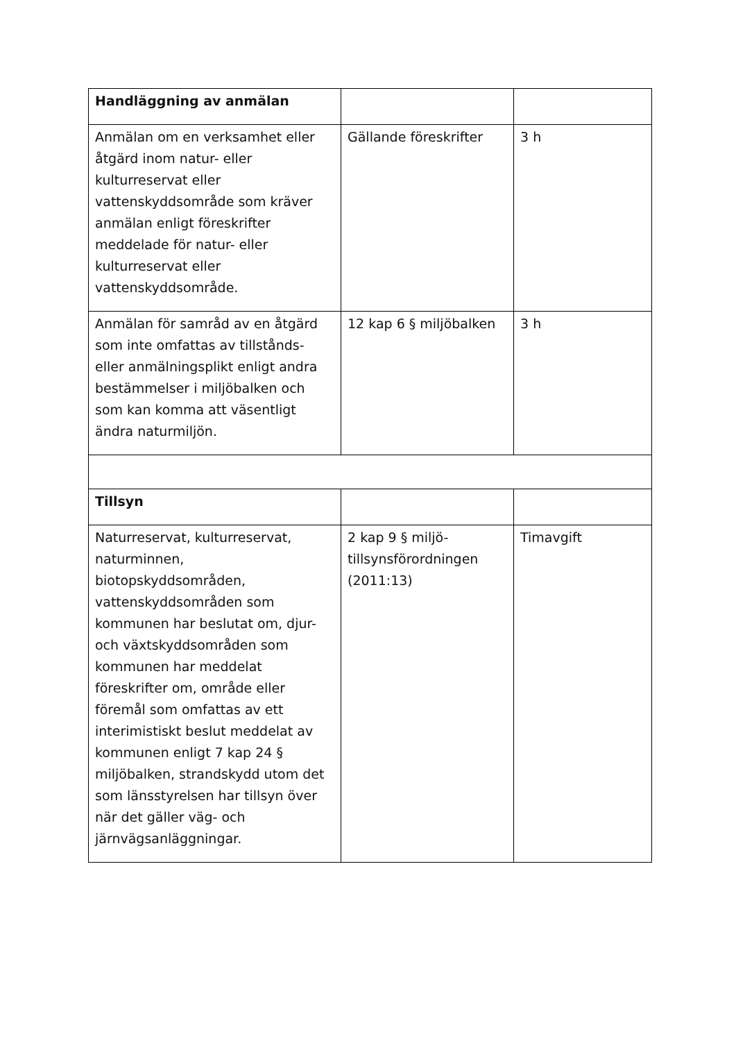| Handläggning av anmälan | | |
| Anmälan om en verksamhet eller åtgärd inom natur- eller kulturreservat eller vattenskyddsområde som kräver anmälan enligt föreskrifter meddelade för natur- eller kulturreservat eller vattenskyddsområde. | Gällande föreskrifter | 3 h |
| Anmälan för samråd av en åtgärd som inte omfattas av tillstånds- eller anmälningsplikt enligt andra bestämmelser i miljöbalken och som kan komma att väsentligt ändra naturmiljön. | 12 kap 6 § miljöbalken | 3 h |
| Tillsyn | | |
| Naturreservat, kulturreservat, naturminnen, biotopskyddsområden, vattenskyddsområden som kommunen har beslutat om, djur- och växtskyddsområden som kommunen har meddelat föreskrifter om, område eller föremål som omfattas av ett interimistiskt beslut meddelat av kommunen enligt 7 kap 24 § miljöbalken, strandskydd utom det som länsstyrelsen har tillsyn över när det gäller väg- och järnvägsanläggningar. | 2 kap 9 § miljö-tillsynsförordningen (2011:13) | Timavgift |